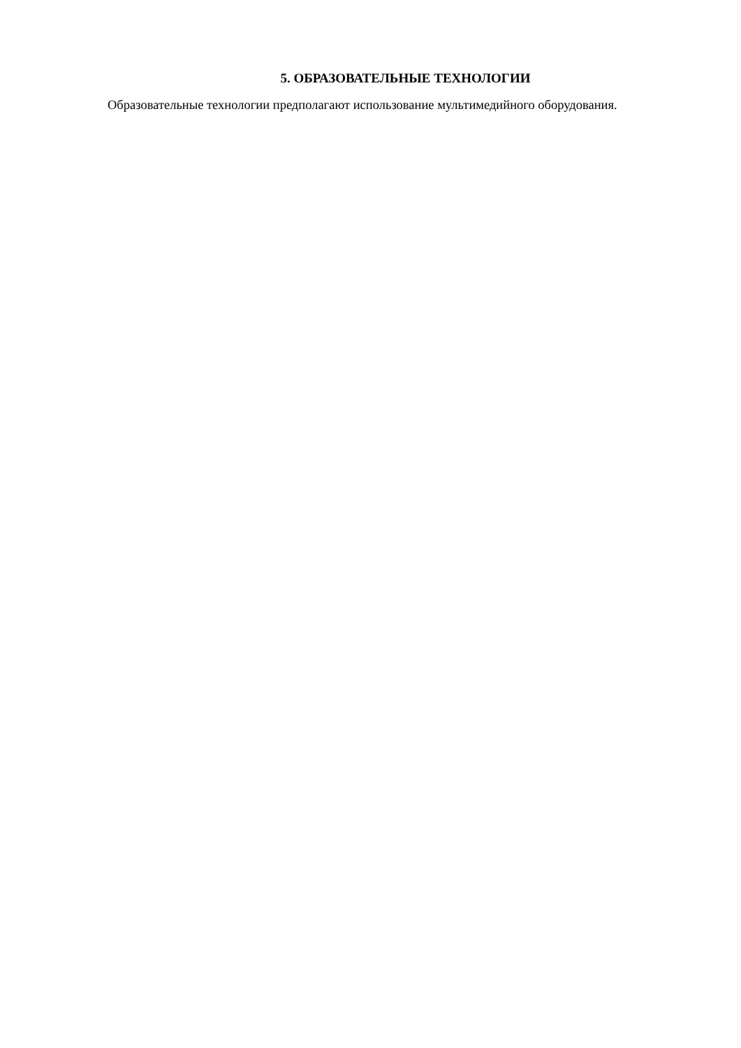5. ОБРАЗОВАТЕЛЬНЫЕ ТЕХНОЛОГИИ
Образовательные технологии предполагают использование мультимедийного оборудования.